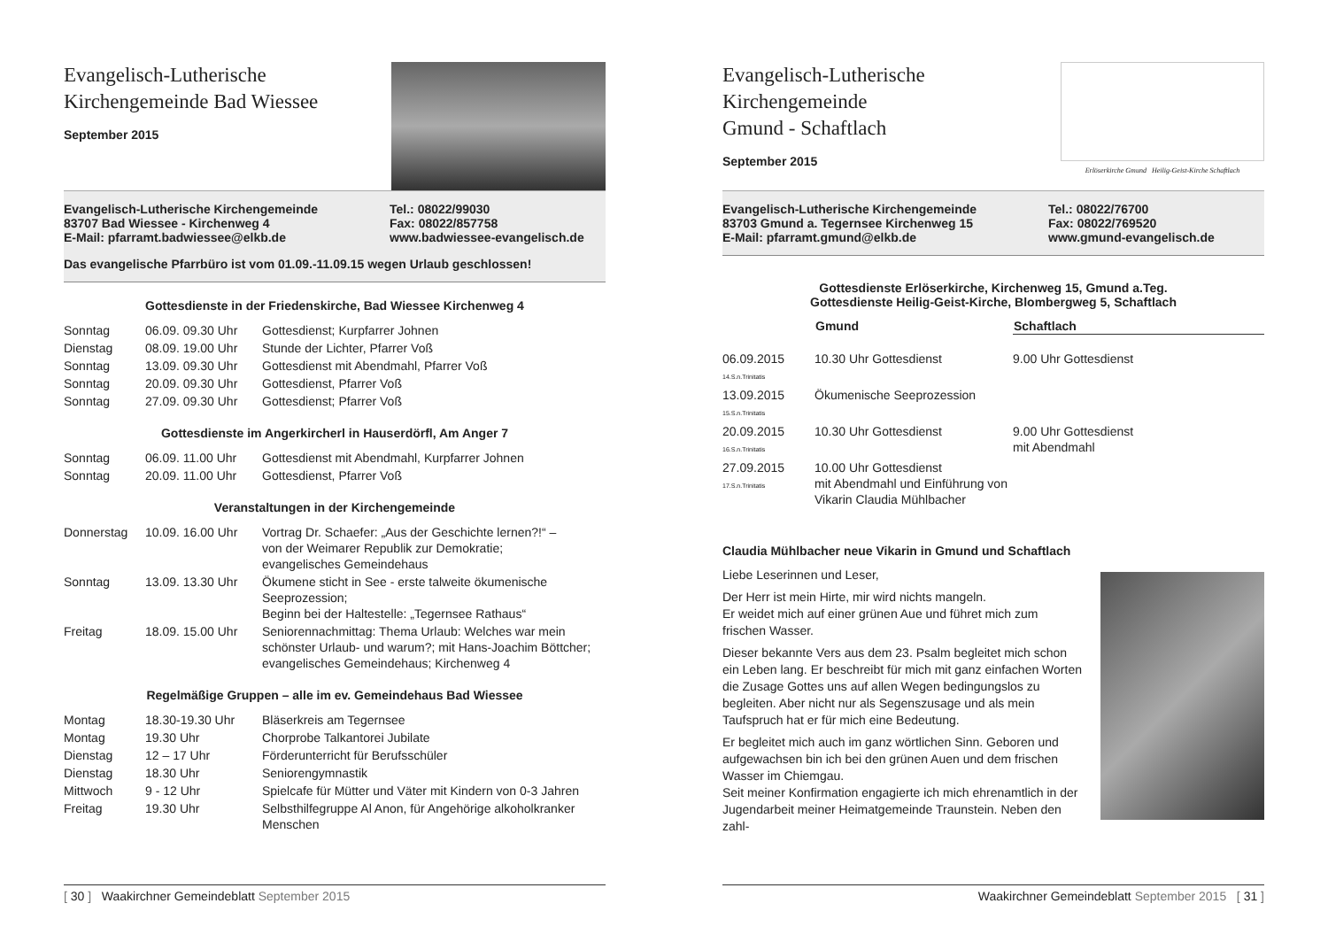Evangelisch-Lutherische
Kirchengemeinde Bad Wiessee
September 2015
Evangelisch-Lutherische Kirchengemeinde
83707 Bad Wiessee - Kirchenweg 4
E-Mail: pfarramt.badwiessee@elkb.de
Tel.: 08022/99030
Fax: 08022/857758
www.badwiessee-evangelisch.de
Das evangelische Pfarrbüro ist vom 01.09.-11.09.15 wegen Urlaub geschlossen!
Gottesdienste in der Friedenskirche, Bad Wiessee Kirchenweg 4
| Sonntag | 06.09. 09.30 Uhr | Gottesdienst; Kurpfarrer Johnen |
| Dienstag | 08.09. 19.00 Uhr | Stunde der Lichter, Pfarrer Voß |
| Sonntag | 13.09. 09.30 Uhr | Gottesdienst mit Abendmahl, Pfarrer Voß |
| Sonntag | 20.09. 09.30 Uhr | Gottesdienst, Pfarrer Voß |
| Sonntag | 27.09. 09.30 Uhr | Gottesdienst; Pfarrer Voß |
Gottesdienste im Angerkircherl in Hauserdörfl, Am Anger 7
| Sonntag | 06.09. 11.00 Uhr | Gottesdienst mit Abendmahl, Kurpfarrer Johnen |
| Sonntag | 20.09. 11.00 Uhr | Gottesdienst, Pfarrer Voß |
Veranstaltungen in der Kirchengemeinde
| Donnerstag | 10.09. 16.00 Uhr | Vortrag Dr. Schaefer: „Aus der Geschichte lernen?!“ – von der Weimarer Republik zur Demokratie; evangelisches Gemeindehaus |
| Sonntag | 13.09. 13.30 Uhr | Ökumene sticht in See - erste talweite ökumenische Seeprozession; Beginn bei der Haltestelle: „Tegernsee Rathaus“ |
| Freitag | 18.09. 15.00 Uhr | Seniorennachmittag: Thema Urlaub: Welches war mein schönster Urlaub- und warum?; mit Hans-Joachim Böttcher; evangelisches Gemeindehaus; Kirchenweg 4 |
Regelmäßige Gruppen – alle im ev. Gemeindehaus Bad Wiessee
| Montag | 18.30-19.30 Uhr | Bläserkreis am Tegernsee |
| Montag | 19.30 Uhr | Chorprobe Talkantorei Jubilate |
| Dienstag | 12 – 17 Uhr | Förderunterricht für Berufsschüler |
| Dienstag | 18.30 Uhr | Seniorengymnastik |
| Mittwoch | 9 - 12 Uhr | Spielcafe für Mütter und Väter mit Kindern von 0-3 Jahren |
| Freitag | 19.30 Uhr | Selbsthilfegruppe Al Anon, für Angehörige alkoholkranker Menschen |
[ 30 ] Waakirchner Gemeindeblatt September 2015
Evangelisch-Lutherische
Kirchengemeinde
Gmund - Schaftlach
September 2015
Erlöserkirche Gmund Heilig-Geist-Kirche Schaftlach
Evangelisch-Lutherische Kirchengemeinde
83703 Gmund a. Tegernsee Kirchenweg 15
E-Mail: pfarramt.gmund@elkb.de
Tel.: 08022/76700
Fax: 08022/769520
www.gmund-evangelisch.de
Gottesdienste Erlöserkirche, Kirchenweg 15, Gmund a.Teg.
Gottesdienste Heilig-Geist-Kirche, Blombergweg 5, Schaftlach
| | Gmund | Schaftlach |
| --- | --- | --- |
| 06.09.2015 14.S.n.Trinitatis | 10.30 Uhr Gottesdienst | 9.00 Uhr Gottesdienst |
| 13.09.2015 15.S.n.Trinitatis | Ökumenische Seeprozession | |
| 20.09.2015 16.S.n.Trinitatis | 10.30 Uhr Gottesdienst | 9.00 Uhr Gottesdienst mit Abendmahl |
| 27.09.2015 17.S.n.Trinitatis | 10.00 Uhr Gottesdienst mit Abendmahl und Einführung von Vikarin Claudia Mühlbacher | |
Claudia Mühlbacher neue Vikarin in Gmund und Schaftlach
Liebe Leserinnen und Leser,
Der Herr ist mein Hirte, mir wird nichts mangeln.
Er weidet mich auf einer grünen Aue und führet mich zum frischen Wasser.
Dieser bekannte Vers aus dem 23. Psalm begleitet mich schon ein Leben lang. Er beschreibt für mich mit ganz einfachen Worten die Zusage Gottes uns auf allen Wegen bedingungslos zu begleiten. Aber nicht nur als Segenszusage und als mein Taufspruch hat er für mich eine Bedeutung.
Er begleitet mich auch im ganz wörtlichen Sinn. Geboren und aufgewachsen bin ich bei den grünen Auen und dem frischen Wasser im Chiemgau.
Seit meiner Konfirmation engagierte ich mich ehrenamtlich in der Jugendarbeit meiner Heimatgemeinde Traunstein. Neben den zahl-
Waakirchner Gemeindeblatt September 2015 [ 31 ]